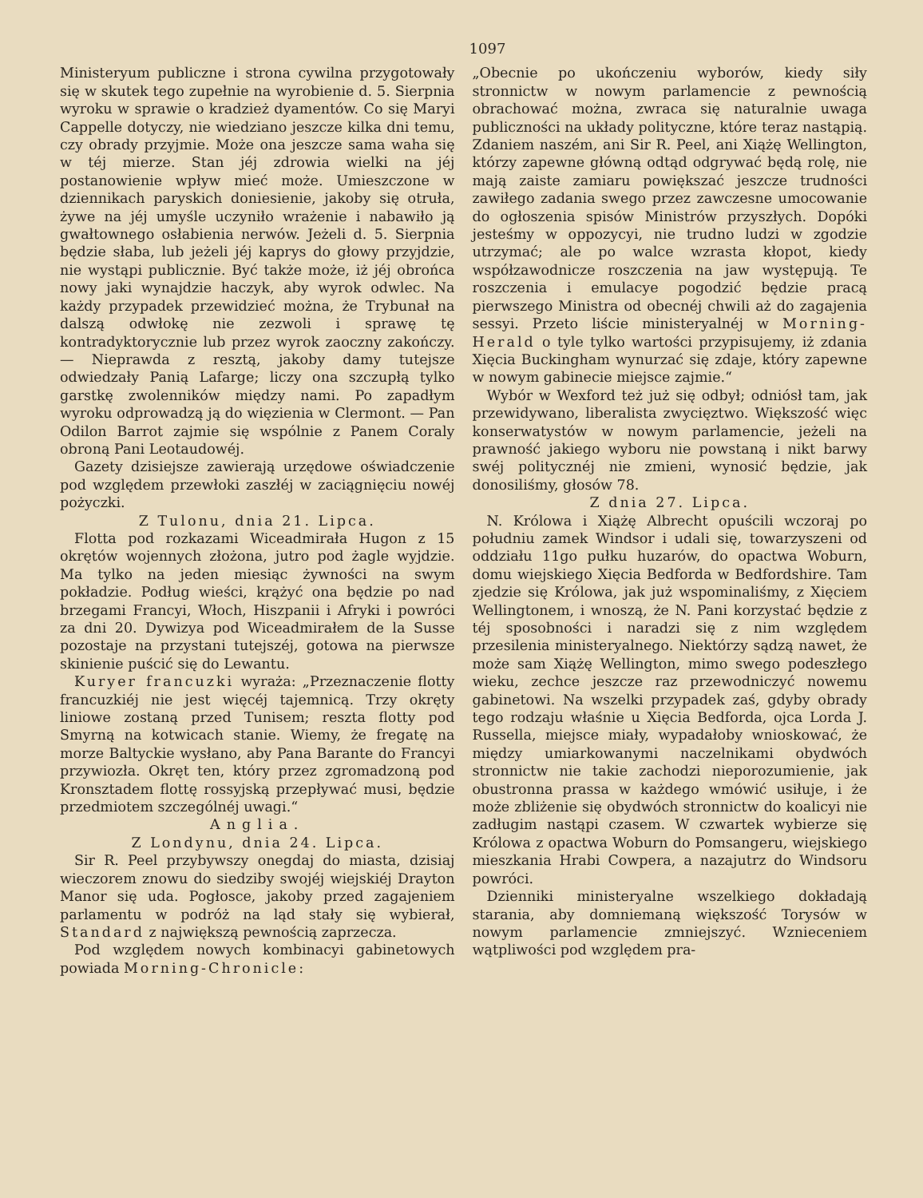1097
Ministeryum publiczne i strona cywilna przygotowały się w skutek tego zupełnie na wyrobienie d. 5. Sierpnia wyroku w sprawie o kradzież dyamentów. Co się Maryi Cappelle dotyczy, nie wiedziano jeszcze kilka dni temu, czy obrady przyjmie. Może ona jeszcze sama waha się w téj mierze. Stan jéj zdrowia wielki na jéj postanowienie wpływ mieć może. Umieszczone w dziennikach paryskich doniesienie, jakoby się otruła, żywe na jéj umyśle uczyniło wrażenie i nabawiło ją gwałtownego osłabienia nerwów. Jeżeli d. 5. Sierpnia będzie słaba, lub jeżeli jéj kaprys do głowy przyjdzie, nie wystąpi publicznie. Być także może, iż jéj obrońca nowy jaki wynajdzie haczyk, aby wyrok odwlec. Na każdy przypadek przewidzieć można, że Trybunał na dalszą odwłokę nie zezwoli i sprawę tę kontradyktorycznie lub przez wyrok zaoczny zakończy. — Nieprawda z resztą, jakoby damy tutejsze odwiedzały Panią Lafarge; liczy ona szczupłą tylko garstkę zwolenników między nami. Po zapadłym wyroku odprowadzą ją do więzienia w Clermont. — Pan Odilon Barrot zajmie się wspólnie z Panem Coraly obroną Pani Leotaudowéj.
Gazety dzisiejsze zawierają urzędowe oświadczenie pod względem przewłoki zaszłéj w zaciągnięciu nowéj pożyczki.
Z Tulonu, dnia 21. Lipca.
Flotta pod rozkazami Wiceadmirała Hugon z 15 okrętów wojennych złożona, jutro pod żagle wyjdzie. Ma tylko na jeden miesiąc żywności na swym pokładzie. Podług wieści, krążyć ona będzie po nad brzegami Francyi, Włoch, Hiszpanii i Afryki i powróci za dni 20. Dywizya pod Wiceadmirałem de la Susse pozostaje na przystani tutejszéj, gotowa na pierwsze skinienie puścić się do Lewantu.
Kuryer francuzki wyraża: „Przeznaczenie flotty francuzkiéj nie jest więcéj tajemnicą. Trzy okręty liniowe zostaną przed Tunisem; reszta flotty pod Smyrną na kotwicach stanie. Wiemy, że fregatę na morze Baltyckie wysłano, aby Pana Barante do Francyi przywiozła. Okręt ten, który przez zgromadzoną pod Kronsztadem flottę rossyjską przepływać musi, będzie przedmiotem szczególnéj uwagi.“
Anglia.
Z Londynu, dnia 24. Lipca.
Sir R. Peel przybywszy onegdaj do miasta, dzisiaj wieczorem znowu do siedziby swojéj wiejskiéj Drayton Manor się uda. Pogłosce, jakoby przed zagajeniem parlamentu w podróż na ląd stały się wybierał, Standard z największą pewnością zaprzecza.
Pod względem nowych kombinacyi gabinetowych powiada Morning-Chronicle:
„Obecnie po ukończeniu wyborów, kiedy siły stronnictw w nowym parlamencie z pewnością obrachować można, zwraca się naturalnie uwaga publiczności na układy polityczne, które teraz nastąpią. Zdaniem naszém, ani Sir R. Peel, ani Xiążę Wellington, którzy zapewne główną odtąd odgrywać będą rolę, nie mają zaiste zamiaru powiększać jeszcze trudności zawiłego zadania swego przez zawczesne umocowanie do ogłoszenia spisów Ministrów przyszłych. Dopóki jesteśmy w oppozycyi, nie trudno ludzi w zgodzie utrzymać; ale po walce wzrasta kłopot, kiedy współzawodnicze roszczenia na jaw występują. Te roszczenia i emulacye pogodzić będzie pracą pierwszego Ministra od obecnéj chwili aż do zagajenia sessyi. Przeto liście ministeryalnéj w Morning-Herald o tyle tylko wartości przypisujemy, iż zdania Xięcia Buckingham wynurzać się zdaje, który zapewne w nowym gabinecie miejsce zajmie.“
Wybór w Wexford też już się odbył; odniósł tam, jak przewidywano, liberalista zwycięztwo. Większość więc konserwatystów w nowym parlamencie, jeżeli na prawność jakiego wyboru nie powstaną i nikt barwy swéj politycznéj nie zmieni, wynosić będzie, jak donosiliśmy, głosów 78.
Z dnia 27. Lipca.
N. Królowa i Xiążę Albrecht opuścili wczoraj po południu zamek Windsor i udali się, towarzyszeni od oddziału 11go pułku huzarów, do opactwa Woburn, domu wiejskiego Xięcia Bedforda w Bedfordshire. Tam zjedzie się Królowa, jak już wspominaliśmy, z Xięciem Wellingtonem, i wnoszą, że N. Pani korzystać będzie z téj sposobności i naradzi się z nim względem przesilenia ministeryalnego. Niektórzy sądzą nawet, że może sam Xiążę Wellington, mimo swego podeszłego wieku, zechce jeszcze raz przewodniczyć nowemu gabinetowi. Na wszelki przypadek zaś, gdyby obrady tego rodzaju właśnie u Xięcia Bedforda, ojca Lorda J. Russella, miejsce miały, wypadałoby wnioskować, że między umiarkowanymi naczelnikami obydwóch stronnictw nie takie zachodzi nieporozumienie, jak obustronna prassa w każdego wmówić usiłuje, i że może zbliżenie się obydwóch stronnictw do koalicyi nie zadługim nastąpi czasem. W czwartek wybierze się Królowa z opactwa Woburn do Pomsangeru, wiejskiego mieszkania Hrabi Cowpera, a nazajutrz do Windsoru powróci.
Dzienniki ministeryalne wszelkiego dokładają starania, aby domniemaną większość Torysów w nowym parlamencie zmniejszyć. Wznieceniem wątpliwości pod względem pra-